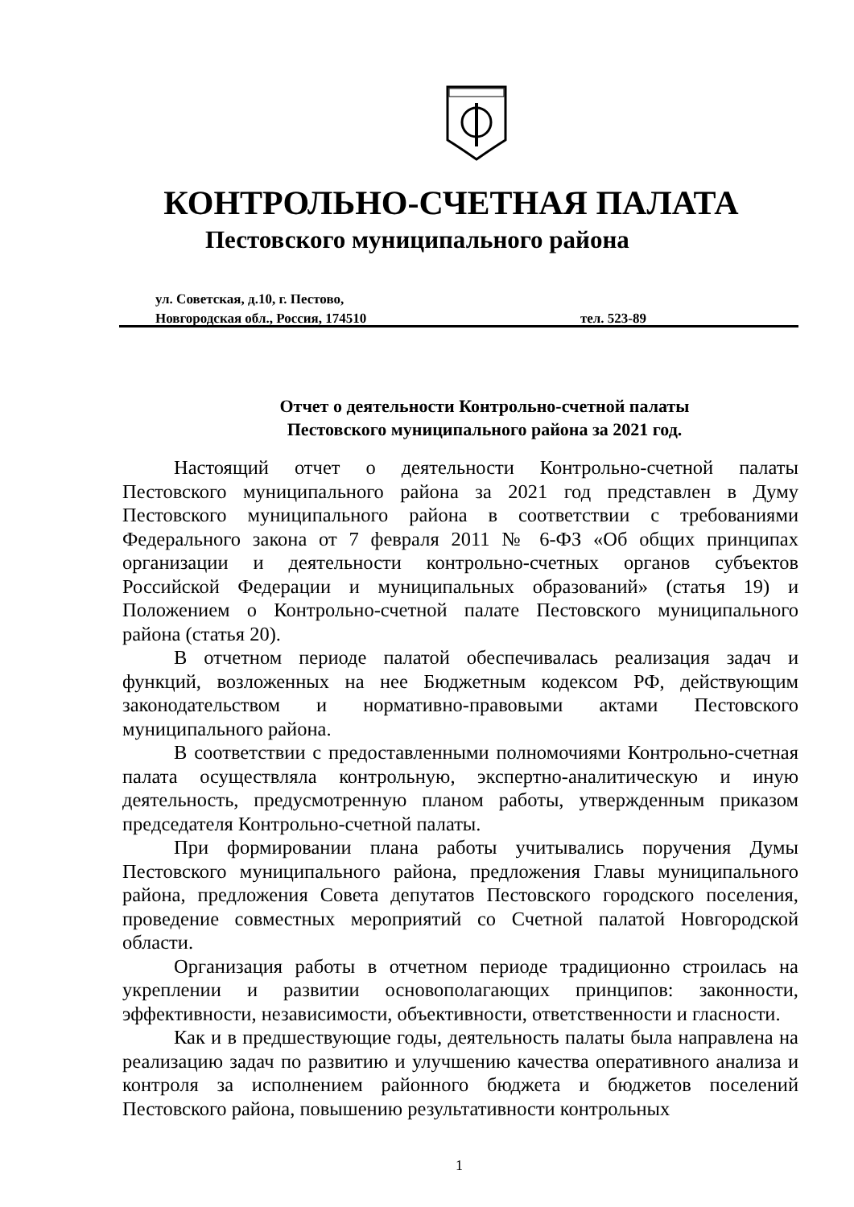КОНТРОЛЬНО-СЧЕТНАЯ ПАЛАТА
Пестовского муниципального района
ул. Советская, д.10, г. Пестово,
Новгородская обл., Россия, 174510 тел. 523-89
Отчет о деятельности Контрольно-счетной палаты
Пестовского муниципального района за 2021 год.
Настоящий отчет о деятельности Контрольно-счетной палаты Пестовского муниципального района за 2021 год представлен в Думу Пестовского муниципального района в соответствии с требованиями Федерального закона от 7 февраля 2011 № 6-ФЗ «Об общих принципах организации и деятельности контрольно-счетных органов субъектов Российской Федерации и муниципальных образований» (статья 19) и Положением о Контрольно-счетной палате Пестовского муниципального района (статья 20).
В отчетном периоде палатой обеспечивалась реализация задач и функций, возложенных на нее Бюджетным кодексом РФ, действующим законодательством и нормативно-правовыми актами Пестовского муниципального района.
В соответствии с предоставленными полномочиями Контрольно-счетная палата осуществляла контрольную, экспертно-аналитическую и иную деятельность, предусмотренную планом работы, утвержденным приказом председателя Контрольно-счетной палаты.
При формировании плана работы учитывались поручения Думы Пестовского муниципального района, предложения Главы муниципального района, предложения Совета депутатов Пестовского городского поселения, проведение совместных мероприятий со Счетной палатой Новгородской области.
Организация работы в отчетном периоде традиционно строилась на укреплении и развитии основополагающих принципов: законности, эффективности, независимости, объективности, ответственности и гласности.
Как и в предшествующие годы, деятельность палаты была направлена на реализацию задач по развитию и улучшению качества оперативного анализа и контроля за исполнением районного бюджета и бюджетов поселений Пестовского района, повышению результативности контрольных
1